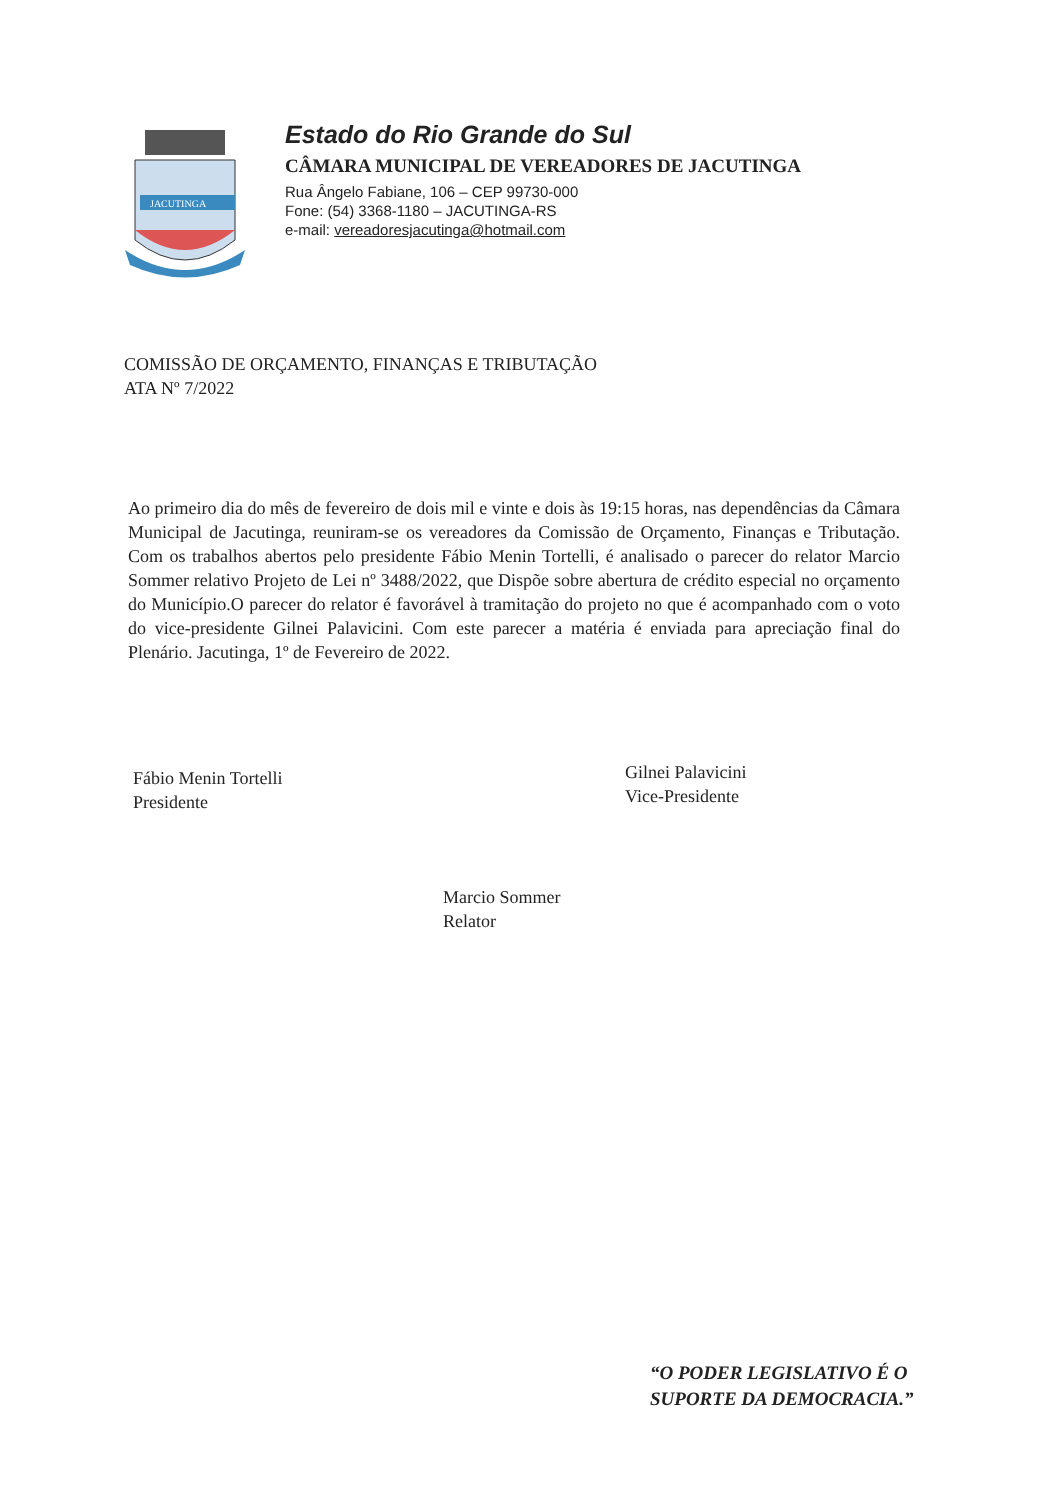JACUTINGA
Estado do Rio Grande do Sul
CÂMARA MUNICIPAL DE VEREADORES DE JACUTINGA
Rua Ângelo Fabiane, 106 – CEP 99730-000
Fone: (54) 3368-1180 – JACUTINGA-RS
e-mail: vereadoresjacutinga@hotmail.com
COMISSÃO DE ORÇAMENTO, FINANÇAS E TRIBUTAÇÃO
ATA Nº 7/2022
Ao primeiro dia do mês de fevereiro de dois mil e vinte e dois às 19:15 horas, nas dependências da Câmara Municipal de Jacutinga, reuniram-se os vereadores da Comissão de Orçamento, Finanças e Tributação. Com os trabalhos abertos pelo presidente Fábio Menin Tortelli, é analisado o parecer do relator Marcio Sommer relativo Projeto de Lei nº 3488/2022, que Dispõe sobre abertura de crédito especial no orçamento do Município.O parecer do relator é favorável à tramitação do projeto no que é acompanhado com o voto do vice-presidente Gilnei Palavicini. Com este parecer a matéria é enviada para apreciação final do Plenário. Jacutinga, 1º de Fevereiro de 2022.
Fábio Menin Tortelli
Presidente
Gilnei Palavicini
Vice-Presidente
Marcio Sommer
Relator
“O PODER LEGISLATIVO É O
SUPORTE DA DEMOCRACIA.”